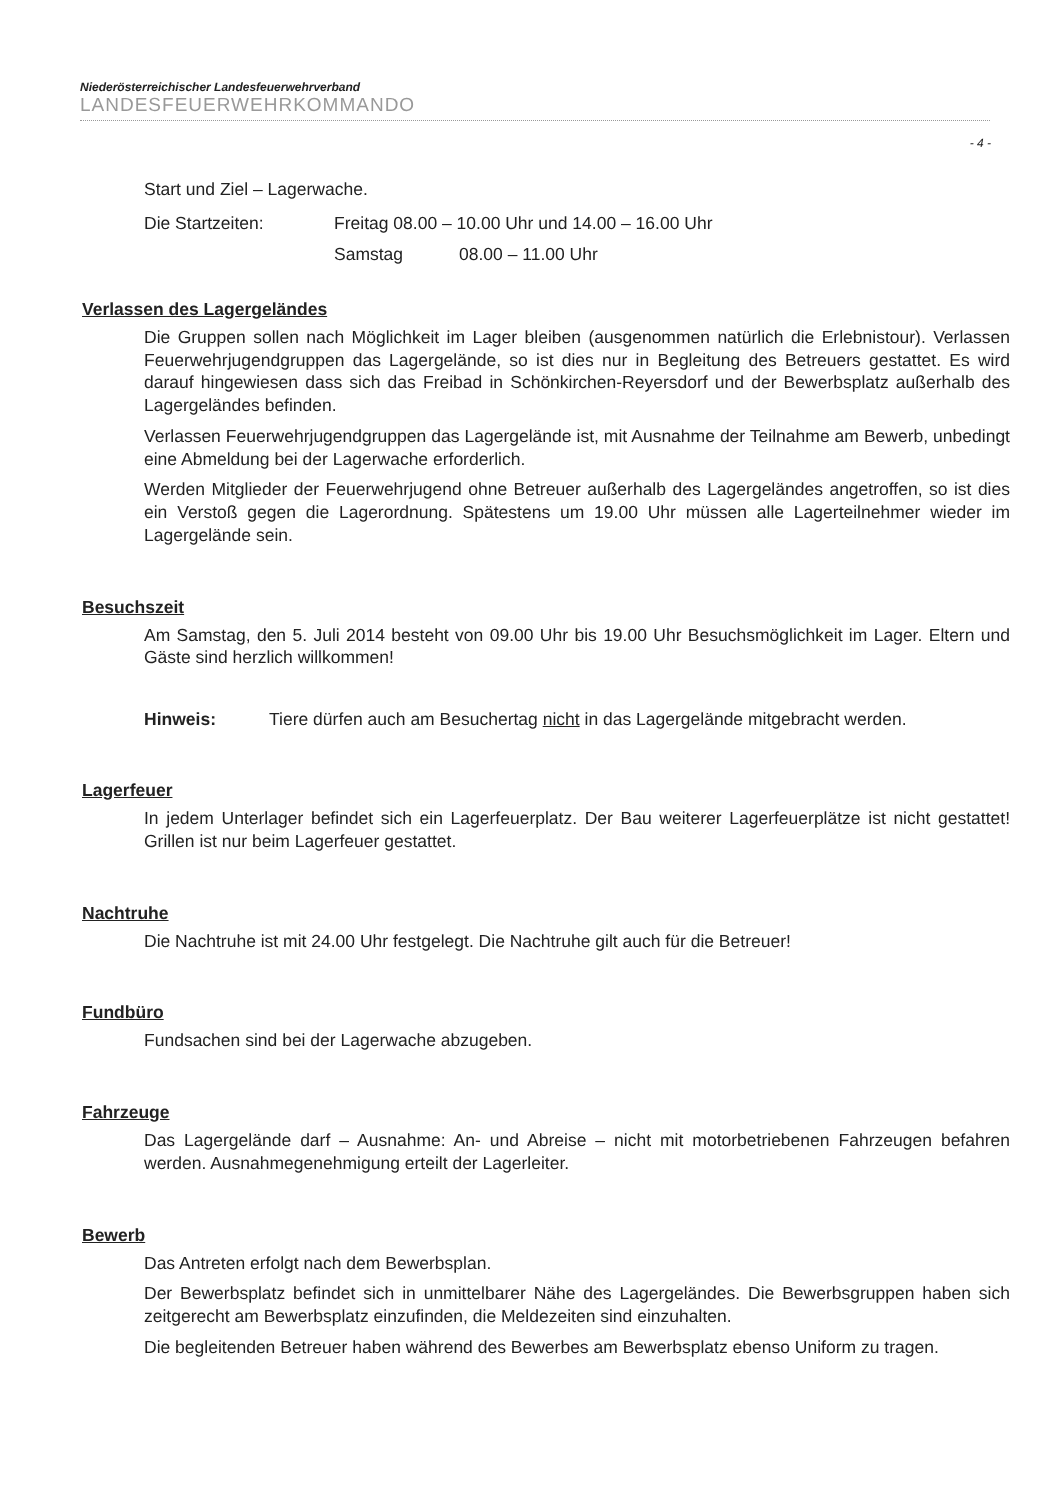Niederösterreichischer Landesfeuerwehrverband
LANDESFEUERWEHRKOMMANDO
- 4 -
Start und Ziel – Lagerwache.
Die Startzeiten: Freitag 08.00 – 10.00 Uhr und 14.00 – 16.00 Uhr
Samstag 08.00 – 11.00 Uhr
Verlassen des Lagergeländes
Die Gruppen sollen nach Möglichkeit im Lager bleiben (ausgenommen natürlich die Erlebnistour). Verlassen Feuerwehrjugendgruppen das Lagergelände, so ist dies nur in Begleitung des Betreuers gestattet. Es wird darauf hingewiesen dass sich das Freibad in Schönkirchen-Reyersdorf und der Bewerbsplatz außerhalb des Lagergeländes befinden.
Verlassen Feuerwehrjugendgruppen das Lagergelände ist, mit Ausnahme der Teilnahme am Bewerb, unbedingt eine Abmeldung bei der Lagerwache erforderlich.
Werden Mitglieder der Feuerwehrjugend ohne Betreuer außerhalb des Lagergeländes angetroffen, so ist dies ein Verstoß gegen die Lagerordnung. Spätestens um 19.00 Uhr müssen alle Lagerteilnehmer wieder im Lagergelände sein.
Besuchszeit
Am Samstag, den 5. Juli 2014 besteht von 09.00 Uhr bis 19.00 Uhr Besuchsmöglichkeit im Lager. Eltern und Gäste sind herzlich willkommen!
Hinweis: Tiere dürfen auch am Besuchertag nicht in das Lagergelände mitgebracht werden.
Lagerfeuer
In jedem Unterlager befindet sich ein Lagerfeuerplatz. Der Bau weiterer Lagerfeuerplätze ist nicht gestattet! Grillen ist nur beim Lagerfeuer gestattet.
Nachtruhe
Die Nachtruhe ist mit 24.00 Uhr festgelegt. Die Nachtruhe gilt auch für die Betreuer!
Fundbüro
Fundsachen sind bei der Lagerwache abzugeben.
Fahrzeuge
Das Lagergelände darf – Ausnahme: An- und Abreise – nicht mit motorbetriebenen Fahrzeugen befahren werden. Ausnahmegenehmigung erteilt der Lagerleiter.
Bewerb
Das Antreten erfolgt nach dem Bewerbsplan.
Der Bewerbsplatz befindet sich in unmittelbarer Nähe des Lagergeländes. Die Bewerbsgruppen haben sich zeitgerecht am Bewerbsplatz einzufinden, die Meldezeiten sind einzuhalten.
Die begleitenden Betreuer haben während des Bewerbes am Bewerbsplatz ebenso Uniform zu tragen.